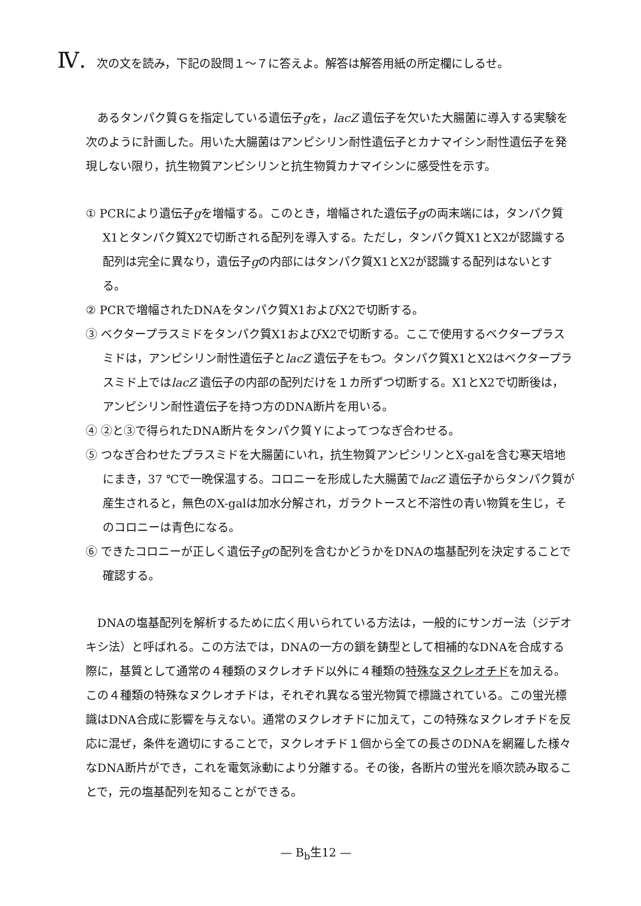Ⅳ. 次の文を読み，下記の設問１～７に答えよ。解答は解答用紙の所定欄にしるせ。
あるタンパク質Ｇを指定している遺伝子gを，lacZ 遺伝子を欠いた大腸菌に導入する実験を次のように計画した。用いた大腸菌はアンピシリン耐性遺伝子とカナマイシン耐性遺伝子を発現しない限り，抗生物質アンピシリンと抗生物質カナマイシンに感受性を示す。
① PCRにより遺伝子gを増幅する。このとき，増幅された遺伝子gの両末端には，タンパク質X1とタンパク質X2で切断される配列を導入する。ただし，タンパク質X1とX2が認識する配列は完全に異なり，遺伝子gの内部にはタンパク質X1とX2が認識する配列はないとする。
② PCRで増幅されたDNAをタンパク質X1およびX2で切断する。
③ ベクタープラスミドをタンパク質X1およびX2で切断する。ここで使用するベクタープラスミドは，アンピシリン耐性遺伝子とlacZ 遺伝子をもつ。タンパク質X1とX2はベクタープラスミド上ではlacZ 遺伝子の内部の配列だけを１カ所ずつ切断する。X1とX2で切断後は，アンピシリン耐性遺伝子を持つ方のDNA断片を用いる。
④ ②と③で得られたDNA断片をタンパク質Ｙによってつなぎ合わせる。
⑤ つなぎ合わせたプラスミドを大腸菌にいれ，抗生物質アンピシリンとX-galを含む寒天培地にまき，37 ℃で一晩保温する。コロニーを形成した大腸菌でlacZ 遺伝子からタンパク質が産生されると，無色のX-galは加水分解され，ガラクトースと不溶性の青い物質を生じ，そのコロニーは青色になる。
⑥ できたコロニーが正しく遺伝子gの配列を含むかどうかをDNAの塩基配列を決定することで確認する。
DNAの塩基配列を解析するために広く用いられている方法は，一般的にサンガー法（ジデオキシ法）と呼ばれる。この方法では，DNAの一方の鎖を鋳型として相補的なDNAを合成する際に，基質として通常の４種類のヌクレオチド以外に４種類の特殊なヌクレオチドを加える。この４種類の特殊なヌクレオチドは，それぞれ異なる蛍光物質で標識されている。この蛍光標識はDNA合成に影響を与えない。通常のヌクレオチドに加えて，この特殊なヌクレオチドを反応に混ぜ，条件を適切にすることで，ヌクレオチド１個から全ての長さのDNAを網羅した様々なDNA断片ができ，これを電気泳動により分離する。その後，各断片の蛍光を順次読み取ることで，元の塩基配列を知ることができる。
— B<sub>b</sub>生12 —